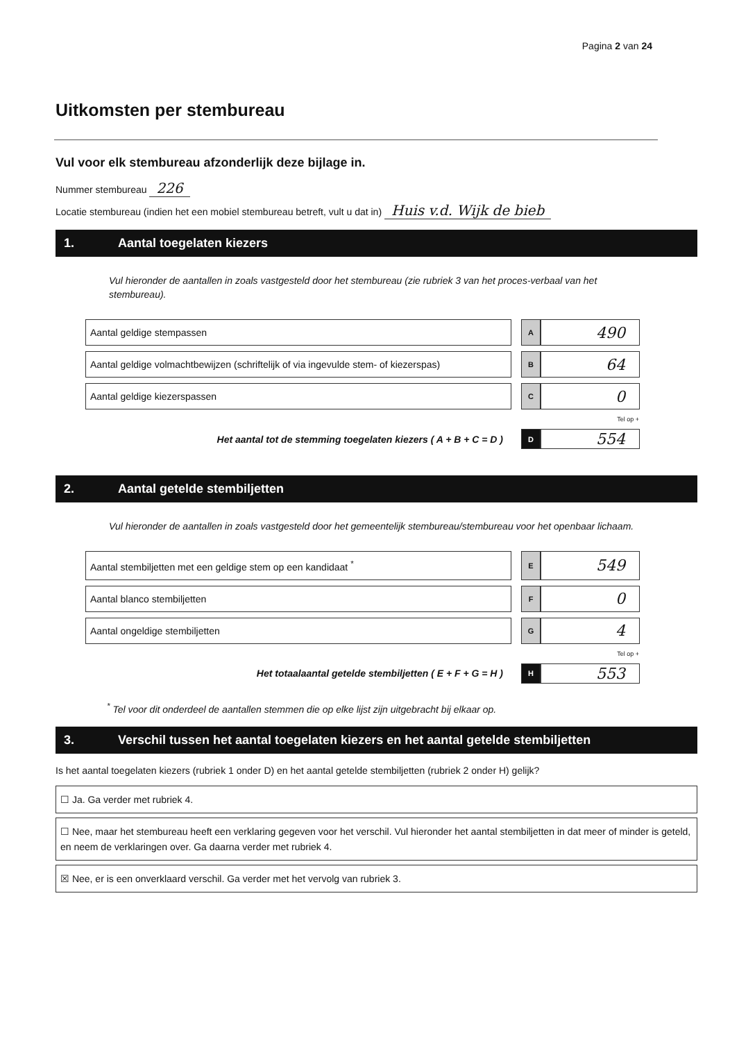Pagina 2 van 24
Uitkomsten per stembureau
Vul voor elk stembureau afzonderlijk deze bijlage in.
Nummer stembureau 226
Locatie stembureau (indien het een mobiel stembureau betreft, vult u dat in) Huis v.d. Wijk de bieb
1. Aantal toegelaten kiezers
Vul hieronder de aantallen in zoals vastgesteld door het stembureau (zie rubriek 3 van het proces-verbaal van het stembureau).
| Aantal geldige stempassen | | A | 490 |
| Aantal geldige volmachtbewijzen (schriftelijk of via ingevulde stem- of kiezerspas) | | B | 64 |
| Aantal geldige kiezerspassen | | C | 0 |
| | | Tel op + | |
| Het aantal tot de stemming toegelaten kiezers ( A + B + C = D ) | | D | 554 |
2. Aantal getelde stembiljetten
Vul hieronder de aantallen in zoals vastgesteld door het gemeentelijk stembureau/stembureau voor het openbaar lichaam.
| Aantal stembiljetten met een geldige stem op een kandidaat <sup>*</sup> | | E | 549 |
| Aantal blanco stembiljetten | | F | 0 |
| Aantal ongeldige stembiljetten | | G | 4 |
| | | Tel op + | |
| Het totaalaantal getelde stembiljetten ( E + F + G = H ) | | H | 553 |
<sup>*</sup> Tel voor dit onderdeel de aantallen stemmen die op elke lijst zijn uitgebracht bij elkaar op.
3. Verschil tussen het aantal toegelaten kiezers en het aantal getelde stembiljetten
Is het aantal toegelaten kiezers (rubriek 1 onder D) en het aantal getelde stembiljetten (rubriek 2 onder H) gelijk?
☐ Ja. Ga verder met rubriek 4.
☐ Nee, maar het stembureau heeft een verklaring gegeven voor het verschil. Vul hieronder het aantal stembiljetten in dat meer of minder is geteld, en neem de verklaringen over. Ga daarna verder met rubriek 4.
☒ Nee, er is een onverklaard verschil. Ga verder met het vervolg van rubriek 3.